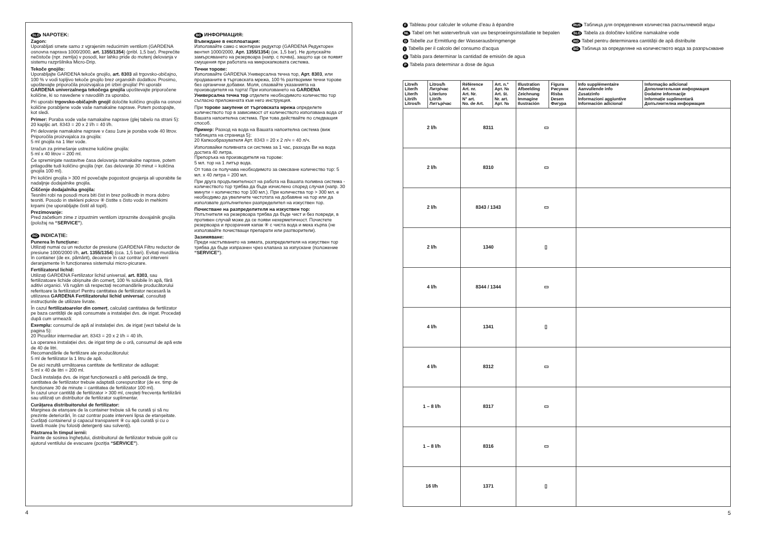SLO NAPOTEK:
Zagon:
Uporabljati smete samo z vgrajenim reducirnim ventilom (GARDENA osnovna naprava 1000/2000, art. 1355/1354) (pribl. 1,5 bar). Preprečite nečistoče (npr. zemlja) v posodi, ker lahko pride do motenj delovanja v sistemu razpršilnika Micro-Drip.
Tekoče gnojilo:
Uporabljajte GARDENA tekoče gnojilo, art. 8303 ali trgovsko-običajno, 100 % v vodi topljivo tekoče gnojilo brez organskih dodatkov. Prosimo, upoštevajte priporočila proizvajalca pri izbiri gnojila! Pri uporabi GARDENA univerzalnega tekočega gnojila upoštevajte priporočene količine, ki so navedene v navodilih za uporabo.
Pri uporabi trgovsko-običajnih gnojil določite količino gnojila na osnovi količine porabljene vode vaše namakalne naprave. Potem postopajte, kot sledi.
Primer: Poraba vode vaše namakalne naprave (glej tabelo na strani 5): 20 kapljic art. 8343 = 20 x 2 l/h = 40 l/h.
Pri delovanje namakalne naprave v času 1ure je poraba vode 40 litrov.
Priporočila proizvajalca za gnojila:
5 ml gnojila na 1 liter vode.
Izračun za primešanje ustrezne količine gnojila:
5 ml x 40 litrov = 200 ml.
Če spreminjate nastavitve časa delovanja namakalne naprave, potem prilagodite tudi količino gnojila (npr. čas delovanje 30 minut = količina gnojila 100 ml).
Pri količini gnojila > 300 ml povečajte pogostost gnojenja ali uporabite še nadaljnje dodajalnike gnojila.
Čiščenje dodajalnika gnojila:
Tesnilni robi na posodi mora biti čist in brez poškodb in mora dobro tesniti. Posodo in stekleni pokrov ⑧ čistite s čisto vodo in mehkimi krpami (ne uporabljajte čistil ali topil).
Prezimovanje:
Pred začetkom zime z izpustnim ventilom izpraznite dovajalnik gnojila (položaj na “SERVICE”).
RO INDICAȚIE:
Punerea în funcțiune:
Utilizați numai cu un reductor de presiune (GARDENA Filtru reductor de presiune 1000/2000 l/h, art. 1355/1354) (cca. 1,5 bari). Evitați murdăria în container (de ex. pământ), deoarece în caz contrar pot interveni deranjamente în funcționarea sistemului micro-picurare.
Fertilizatorul lichid:
Utilizați GARDENA Fertilizator lichid universal, art. 8303, sau fertilizatoare lichide obișnuite din comerț, 100 % solubile în apă, fără aditivi organici. Vă rugăm să respectați recomandările producătorului referitoare la fertilizator! Pentru cantitatea de fertilizator necesară la utilizarea GARDENA Fertilizatorului lichid universal, consultați instrucțiunile de utilizare livrate.
În cazul fertilizatoarelor din comerț, calculați cantitatea de fertilizator pe baza cantității de apă consumate a instalației dvs. de irigat. Procedați după cum urmează:
Exemplu: consumul de apă al instalației dvs. de irigat (vezi tabelul de la pagina 5):
20 Picurător intermediar art. 8343 = 20 x 2 l/h = 40 l/h.
La operarea instalației dvs. de irigat timp de o oră, consumul de apă este de 40 de litri.
Recomandările de fertilizare ale producătorului:
5 ml de fertilizator la 1 litru de apă.
De aici rezultă următoarea cantitate de fertilizator de adăugat:
5 ml x 40 de litri = 200 ml.
Dacă instalația dvs. de irigat funcționează o altă perioadă de timp, cantitatea de fertilizator trebuie adaptată corespunzător (de ex. timp de funcționare 30 de minute = cantitatea de fertilizator 100 ml).
În cazul unor cantități de fertilizator > 300 ml, creșteți frecvența fertilizării sau utilizați un distribuitor de fertilizator suplimentar.
Curățarea distribuitorului de fertilizator:
Marginea de etanșare de la container trebuie să fie curată și să nu prezinte deteriorări, în caz contrar poate interveni lipsa de etanșeitate. Curățați containerul și capacul transparent ⑧ cu apă curată și cu o lavetă moale (nu folosiți detergenți sau solvenți).
Păstrarea în timpul iernii:
Înainte de sosirea înghețului, distribuitorul de fertilizator trebuie golit cu ajutorul ventilului de evacuare (poziția “SERVICE”).
BG ИНФОРМАЦИЯ:
Въвеждане в експлоатация:
Използвайте само с монтиран редуктор (GARDENA Редукторен вентил 1000/2000, Арт. 1355/1354) (ок. 1,5 bar). Не допускайте замърсяването на резервоара (напр. с почва), защото ще се появят смущения при работата на микрокапковата система.
Течни торове:
Използвайте GARDENA Универсална течна тор, Арт. 8303, или продаваните в търговската мрежа, 100 % разтворими течни торове без органични добавки. Моля, спазвайте указанията на производителя на торта! При използването на GARDENA Универсална течна тор отделете необходимото количество тор съгласно приложената към него инструкция.
При торове закупени от търговската мрежа определете количеството тор в зависимост от количеството използвана вода от Вашата напоителна система. При това действайте по следващия способ.
Пример: Разход на вода на Вашата напоителна система (виж таблицата на страница 5):
20 Капкообразувателя Арт. 8343 = 20 x 2 л/ч = 40 л/ч.
Използвайки поливната си система за 1 час, разхода Ви на вода достига 40 литра.
Препоръка на производителя на торове:
5 мл. тор на 1 литър вода.
От това се получава необходимото за смесване количество тор: 5 мл. x 40 литра = 200 мл.
При друга продължителност на работа на Вашата поливна система - количеството тор трябва да бъде изчислено според случая (напр. 30 минути = количество тор 100 мл.). При количества тор > 300 мл. е необходимо да увеличите честотата на добавяне на тор или да използвате допълнителен разпределител на изкуствен тор.
Почистване на разпределителя на изкуствен тор:
Уплътнителя на резервоара трябва да бъде чист и без повреди, в противен случай може да се появи нехерметичност. Почистете резервоара и прозрачния капак ⑧ с чиста вода и мека кърпа (не използвайте почистващи препарати или разтворители).
Зазимяване:
Преди настъпването на зимата, разпределителя на изкуствен тор трябва да бъде изпразнен чрез клапана за изпускане (положение “SERVICE”).
4
F Tableau pour calculer le volume d’eau à épandre
NL Tabel om het waterverbruik van uw besproeiingsinstallatie te bepalen
D Tabelle zur Ermittlung der Wasserausbringmenge
I Tabella per il calcolo del consumo d'acqua
E Tabla para determinar la cantidad de emisión de agua
P Tabela para determinar a dose de água
RUS Таблица для определения количества распыляемой воды
SLO Tabela za določitev količine namakalne vode
RO Tabel pentru determinarea cantității de apă distribuite
BG Таблица за определяне на количеството вода за разпръскване
| Litre/h Liter/h Liter/h Litri/h Litros/h | Litros/h Литр/час Liter/uro Litri/h Литър/час | Référence Art. nr. Art. Nr. N° art. No. de Art. | Art. n.º Арт. № Art. št. Nr. art. Арт. № | Illustration Afbeelding Zeichnung Immagine Ilustración | Figura Рисунок Risba Desen Фигура | Info supplémentaire Aanvullende info Zusatzinfo Informazioni aggiuntive Información adicional | Informação adicional Дополнительная информация Dodatne informacije Informație suplimentară Допълнителна информация |
| --- | --- | --- | --- | --- | --- | --- | --- |
| 2 l/h | | 8311 | | ▭ | | | |
| 2 l/h | | 8310 | | ▭ | | | |
| 2 l/h | | 8343 / 1343 | | ▭ | | | |
| 2 l/h | | 1340 | | ▯ | | | |
| 4 l/h | | 8344 / 1344 | | ▭ | | | |
| 4 l/h | | 1341 | | ▯ | | | |
| 4 l/h | | 8312 | | ▭ | | | |
| 1 – 8 l/h | | 8317 | | ▭ | | | |
| 1 – 8 l/h | | 8316 | | ▭ | | | |
| 16 l/h | | 1371 | | ▯ | | | |
5